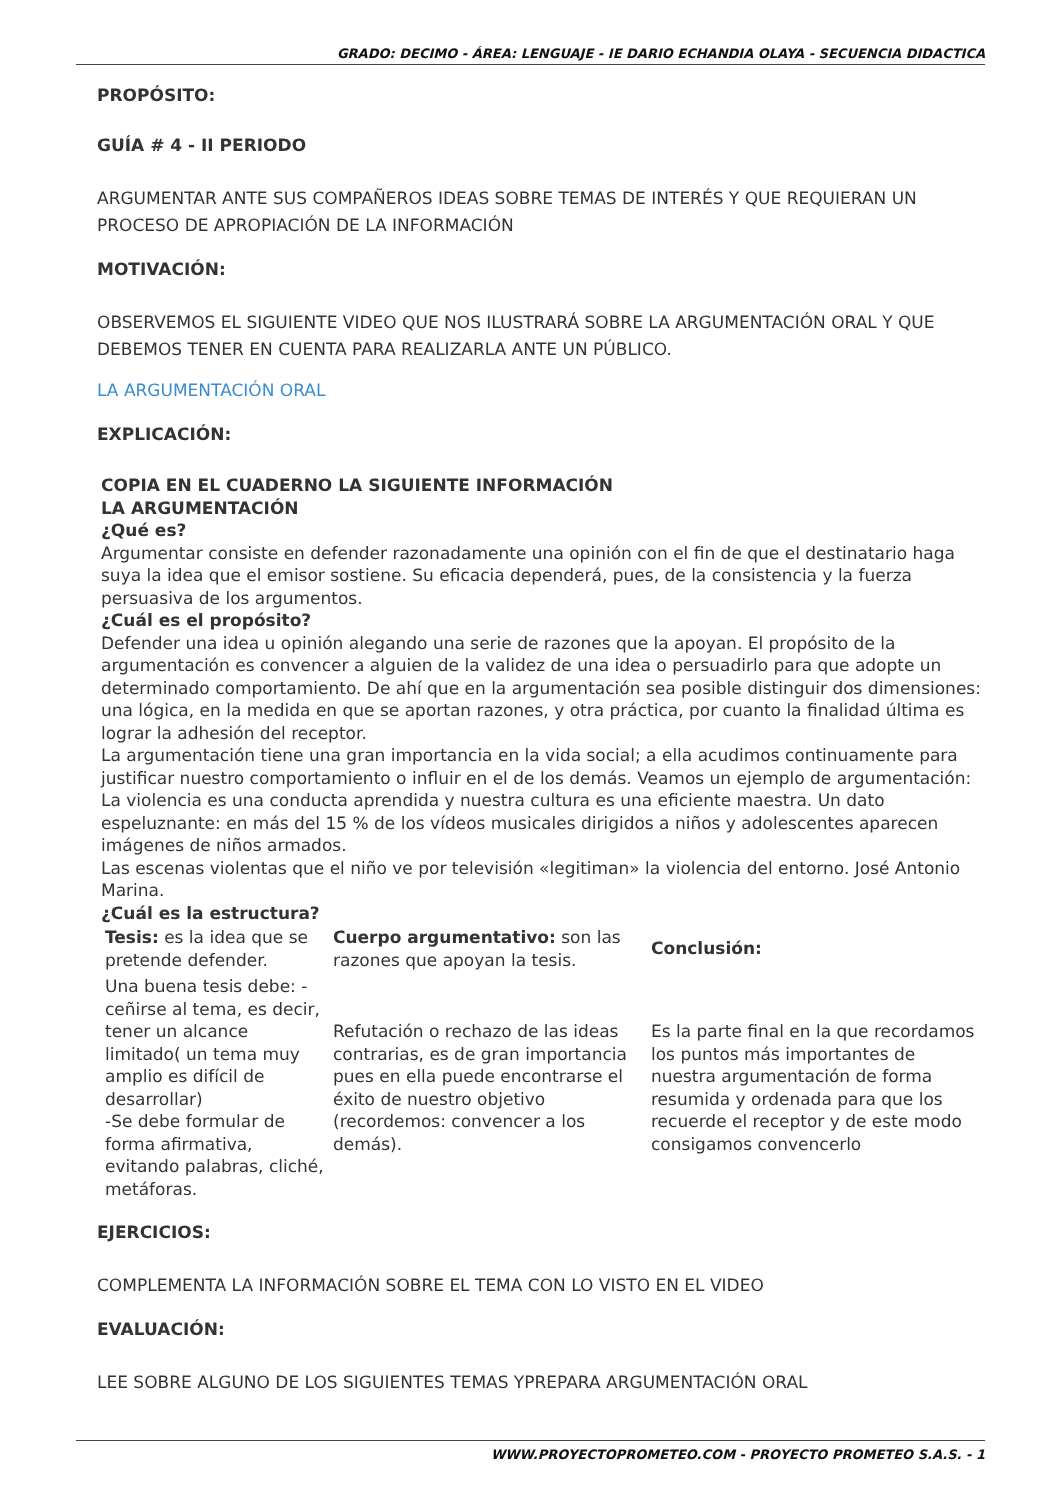GRADO: DECIMO - ÁREA: LENGUAJE - IE DARIO ECHANDIA OLAYA - SECUENCIA DIDACTICA
PROPÓSITO:
GUÍA # 4 - II PERIODO
ARGUMENTAR ANTE SUS COMPAÑEROS IDEAS SOBRE TEMAS DE INTERÉS Y QUE REQUIERAN UN PROCESO DE APROPIACIÓN DE LA INFORMACIÓN
MOTIVACIÓN:
OBSERVEMOS EL SIGUIENTE VIDEO QUE NOS ILUSTRARÁ SOBRE LA ARGUMENTACIÓN ORAL Y QUE DEBEMOS TENER EN CUENTA PARA REALIZARLA ANTE UN PÚBLICO.
LA ARGUMENTACIÓN ORAL
EXPLICACIÓN:
COPIA EN EL CUADERNO LA SIGUIENTE INFORMACIÓN
LA ARGUMENTACIÓN
¿Qué es?
Argumentar consiste en defender razonadamente una opinión con el fin de que el destinatario haga suya la idea que el emisor sostiene. Su eficacia dependerá, pues, de la consistencia y la fuerza persuasiva de los argumentos.
¿Cuál es el propósito?
Defender una idea u opinión alegando una serie de razones que la apoyan. El propósito de la argumentación es convencer a alguien de la validez de una idea o persuadirlo para que adopte un determinado comportamiento. De ahí que en la argumentación sea posible distinguir dos dimensiones: una lógica, en la medida en que se aportan razones, y otra práctica, por cuanto la finalidad última es lograr la adhesión del receptor.
La argumentación tiene una gran importancia en la vida social; a ella acudimos continuamente para justificar nuestro comportamiento o influir en el de los demás. Veamos un ejemplo de argumentación:
La violencia es una conducta aprendida y nuestra cultura es una eficiente maestra. Un dato espeluznante: en más del 15 % de los vídeos musicales dirigidos a niños y adolescentes aparecen imágenes de niños armados.
Las escenas violentas que el niño ve por televisión «legitiman» la violencia del entorno. José Antonio Marina.
¿Cuál es la estructura?
| Tesis: es la idea que se pretende defender. | Cuerpo argumentativo: son las razones que apoyan la tesis. | Conclusión: |
| Una buena tesis debe: -ceñirse al tema, es decir, tener un alcance limitado( un tema muy amplio es difícil de desarrollar) -Se debe formular de forma afirmativa, evitando palabras, cliché, metáforas. | Refutación o rechazo de las ideas contrarias, es de gran importancia pues en ella puede encontrarse el éxito de nuestro objetivo (recordemos: convencer a los demás). | Es la parte final en la que recordamos los puntos más importantes de nuestra argumentación de forma resumida y ordenada para que los recuerde el receptor y de este modo consigamos convencerlo |
EJERCICIOS:
COMPLEMENTA LA INFORMACIÓN SOBRE EL TEMA CON LO VISTO EN EL VIDEO
EVALUACIÓN:
LEE SOBRE ALGUNO DE LOS SIGUIENTES TEMAS YPREPARA ARGUMENTACIÓN ORAL
WWW.PROYECTOPROMETEO.COM - PROYECTO PROMETEO S.A.S. - 1